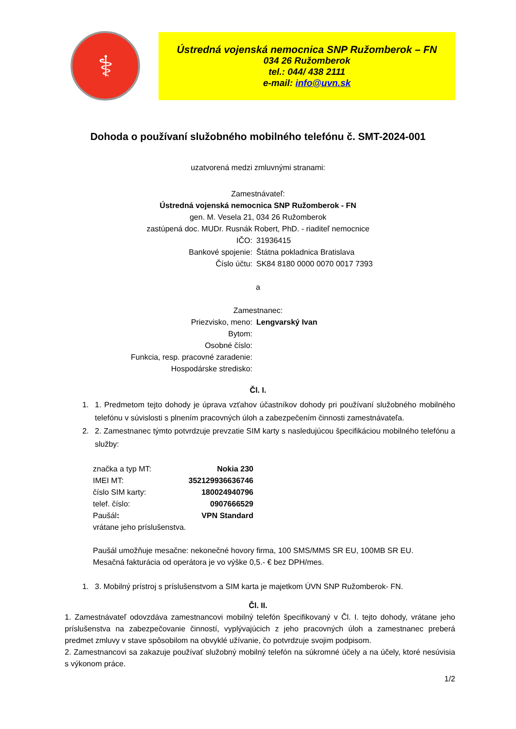⚕
Ústredná vojenská nemocnica SNP Ružomberok – FN
034 26 Ružomberok
tel.: 044/ 438 2111
e-mail: info@uvn.sk
Dohoda o používaní služobného mobilného telefónu č. SMT-2024-001
uzatvorená medzi zmluvnými stranami:
Zamestnávateľ:
Ústredná vojenská nemocnica SNP Ružomberok - FN
gen. M. Vesela 21, 034 26 Ružomberok
zastúpená doc. MUDr. Rusnák Robert, PhD. - riaditeľ nemocnice
| IČO: | 31936415 |
| Bankové spojenie: | Štátna pokladnica Bratislava |
| Číslo účtu: | SK84 8180 0000 0070 0017 7393 |
a
Zamestnanec:
| Priezvisko, meno: | Lengvarský Ivan |
| Bytom: | |
| Osobné číslo: | |
| Funkcia, resp. pracovné zaradenie: | |
| Hospodárske stredisko: | |
Čl. I.
1. 1. Predmetom tejto dohody je úprava vzťahov účastníkov dohody pri používaní služobného mobilného telefónu v súvislosti s plnením pracovných úloh a zabezpečením činnosti zamestnávateľa.
2. 2. Zamestnanec týmto potvrdzuje prevzatie SIM karty s nasledujúcou špecifikáciou mobilného telefónu a služby:
| značka a typ MT: | Nokia 230 |
| IMEI MT: | 352129936636746 |
| číslo SIM karty: | 180024940796 |
| telef. číslo: | 0907666529 |
| Paušál : | VPN Standard |
| vrátane jeho príslušenstva. | |
Paušál umožňuje mesačne: nekonečné hovory firma, 100 SMS/MMS SR EU, 100MB SR EU.
Mesačná fakturácia od operátora je vo výške 0,5.- € bez DPH/mes.
1. 3. Mobilný prístroj s príslušenstvom a SIM karta je majetkom ÚVN SNP Ružomberok- FN.
Čl. II.
1. Zamestnávateľ odovzdáva zamestnancovi mobilný telefón špecifikovaný v Čl. I. tejto dohody, vrátane jeho príslušenstva na zabezpečovanie činností, vyplývajúcich z jeho pracovných úloh a zamestnanec preberá predmet zmluvy v stave spôsobilom na obvyklé užívanie, čo potvrdzuje svojim podpisom.
2. Zamestnancovi sa zakazuje používať služobný mobilný telefón na súkromné účely a na účely, ktoré nesúvisia s výkonom práce.
1/2